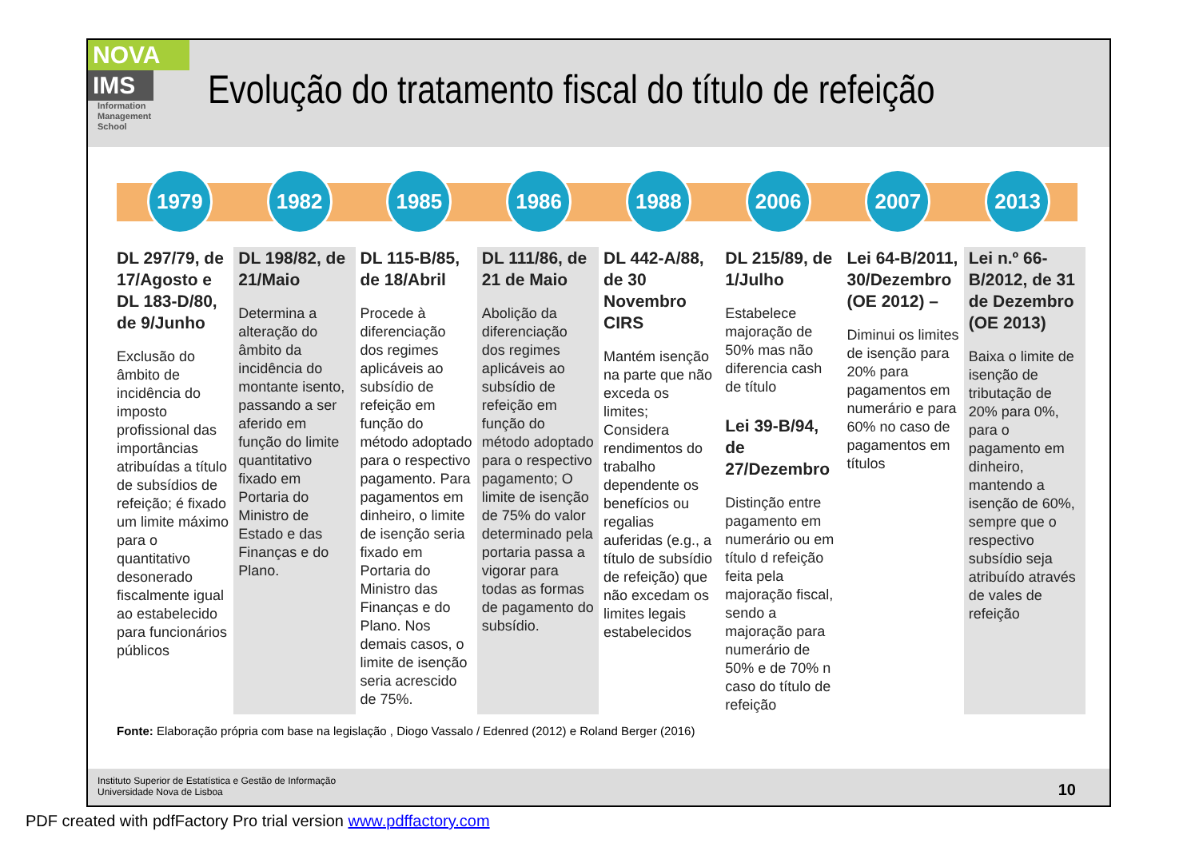NOVA
IMS
Information
Management
School
Evolução do tratamento fiscal do título de refeição
1979 1982 1985 1986 1988 2006 2007 2013
DL 297/79, de 17/Agosto e DL 183-D/80, de 9/Junho
Exclusão do âmbito de incidência do imposto profissional das importâncias atribuídas a título de subsídios de refeição; é fixado um limite máximo para o quantitativo desonerado fiscalmente igual ao estabelecido para funcionários públicos
DL 198/82, de 21/Maio
Determina a alteração do âmbito da incidência do montante isento, passando a ser aferido em função do limite quantitativo fixado em Portaria do Ministro de Estado e das Finanças e do Plano.
DL 115-B/85, de 18/Abril
Procede à diferenciação dos regimes aplicáveis ao subsídio de refeição em função do método adoptado para o respectivo pagamento. Para pagamentos em dinheiro, o limite de isenção seria fixado em Portaria do Ministro das Finanças e do Plano. Nos demais casos, o limite de isenção seria acrescido de 75%.
DL 111/86, de 21 de Maio
Abolição da diferenciação dos regimes aplicáveis ao subsídio de refeição em função do método adoptado para o respectivo pagamento; O limite de isenção de 75% do valor determinado pela portaria passa a vigorar para todas as formas de pagamento do subsídio.
DL 442-A/88, de 30 Novembro CIRS
Mantém isenção na parte que não exceda os limites; Considera rendimentos do trabalho dependente os benefícios ou regalias auferidas (e.g., a título de subsídio de refeição) que não excedam os limites legais estabelecidos
DL 215/89, de 1/Julho
Estabelece majoração de 50% mas não diferencia cash de título
Lei 39-B/94, de 27/Dezembro
Distinção entre pagamento em numerário ou em título d refeição feita pela majoração fiscal, sendo a majoração para numerário de 50% e de 70% n caso do título de refeição
Lei 64-B/2011, 30/Dezembro (OE 2012) –
Diminui os limites de isenção para 20% para pagamentos em numerário e para 60% no caso de pagamentos em títulos
Lei n.º 66-B/2012, de 31 de Dezembro (OE 2013)
Baixa o limite de isenção de tributação de 20% para 0%, para o pagamento em dinheiro, mantendo a isenção de 60%, sempre que o respectivo subsídio seja atribuído através de vales de refeição
Fonte: Elaboração própria com base na legislação , Diogo Vassalo / Edenred (2012) e Roland Berger (2016)
Instituto Superior de Estatística e Gestão de Informação
Universidade Nova de Lisboa
10
PDF created with pdfFactory Pro trial version www.pdffactory.com